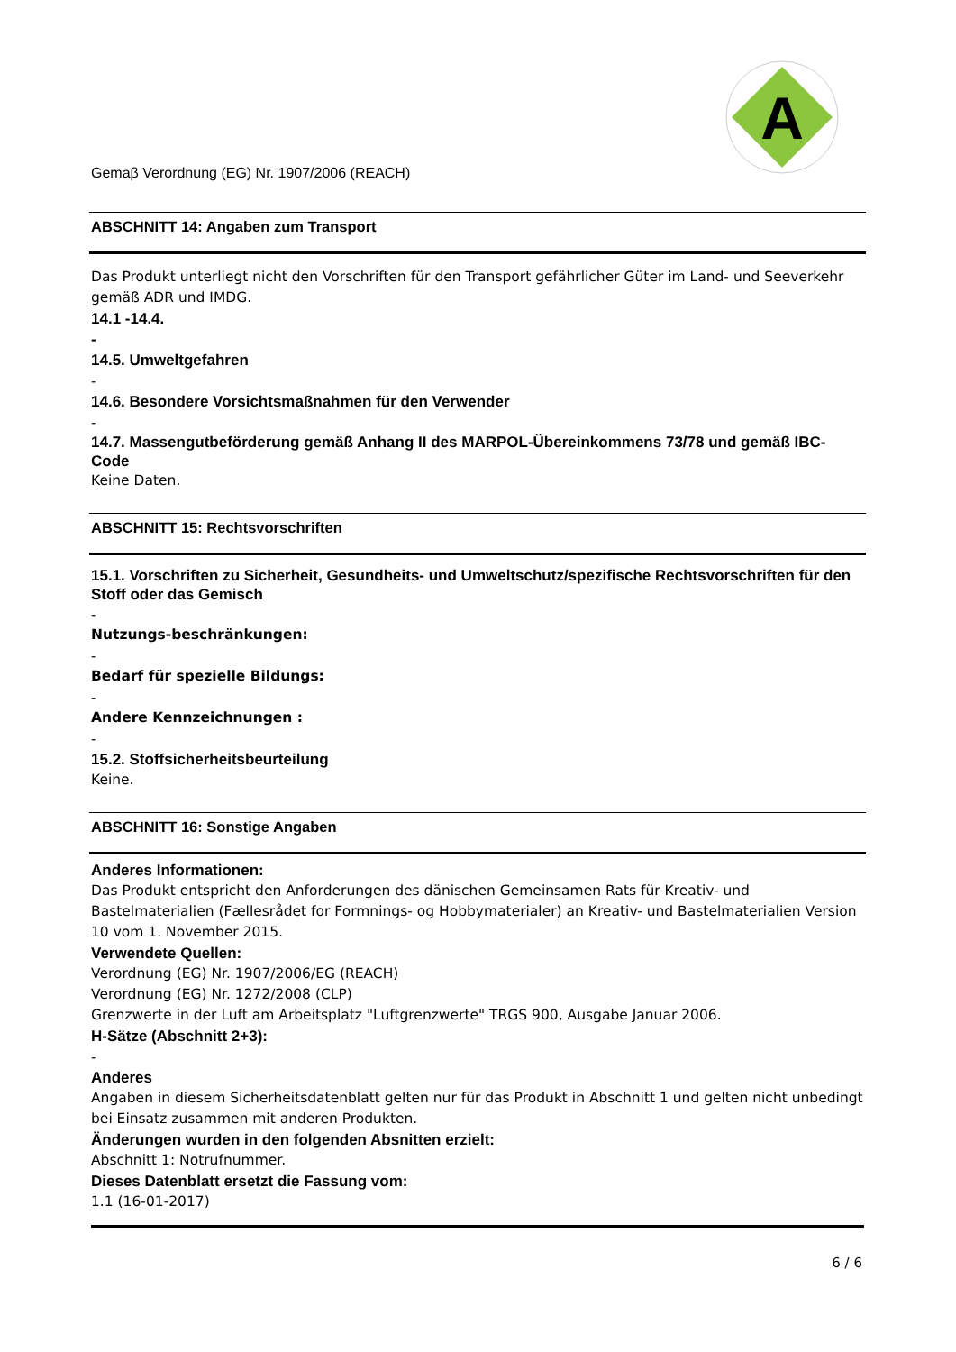A
Gemaβ Verordnung (EG) Nr. 1907/2006 (REACH)
ABSCHNITT 14: Angaben zum Transport
Das Produkt unterliegt nicht den Vorschriften für den Transport gefährlicher Güter im Land- und Seeverkehr gemäß ADR und IMDG.
14.1 -14.4.
-
14.5. Umweltgefahren
-
14.6. Besondere Vorsichtsmaßnahmen für den Verwender
-
14.7. Massengutbeförderung gemäß Anhang II des MARPOL-Übereinkommens 73/78 und gemäß IBC-Code
Keine Daten.
ABSCHNITT 15: Rechtsvorschriften
15.1. Vorschriften zu Sicherheit, Gesundheits- und Umweltschutz/spezifische Rechtsvorschriften für den Stoff oder das Gemisch
-
Nutzungs-beschränkungen:
-
Bedarf für spezielle Bildungs:
-
Andere Kennzeichnungen :
-
15.2. Stoffsicherheitsbeurteilung
Keine.
ABSCHNITT 16: Sonstige Angaben
Anderes Informationen:
Das Produkt entspricht den Anforderungen des dänischen Gemeinsamen Rats für Kreativ- und Bastelmaterialien (Fællesrådet for Formnings- og Hobbymaterialer) an Kreativ- und Bastelmaterialien Version 10 vom 1. November 2015.
Verwendete Quellen:
Verordnung (EG) Nr. 1907/2006/EG (REACH)
Verordnung (EG) Nr. 1272/2008 (CLP)
Grenzwerte in der Luft am Arbeitsplatz "Luftgrenzwerte" TRGS 900, Ausgabe Januar 2006.
H-Sätze (Abschnitt 2+3):
-
Anderes
Angaben in diesem Sicherheitsdatenblatt gelten nur für das Produkt in Abschnitt 1 und gelten nicht unbedingt bei Einsatz zusammen mit anderen Produkten.
Änderungen wurden in den folgenden Absnitten erzielt:
Abschnitt 1: Notrufnummer.
Dieses Datenblatt ersetzt die Fassung vom:
1.1 (16-01-2017)
6 / 6